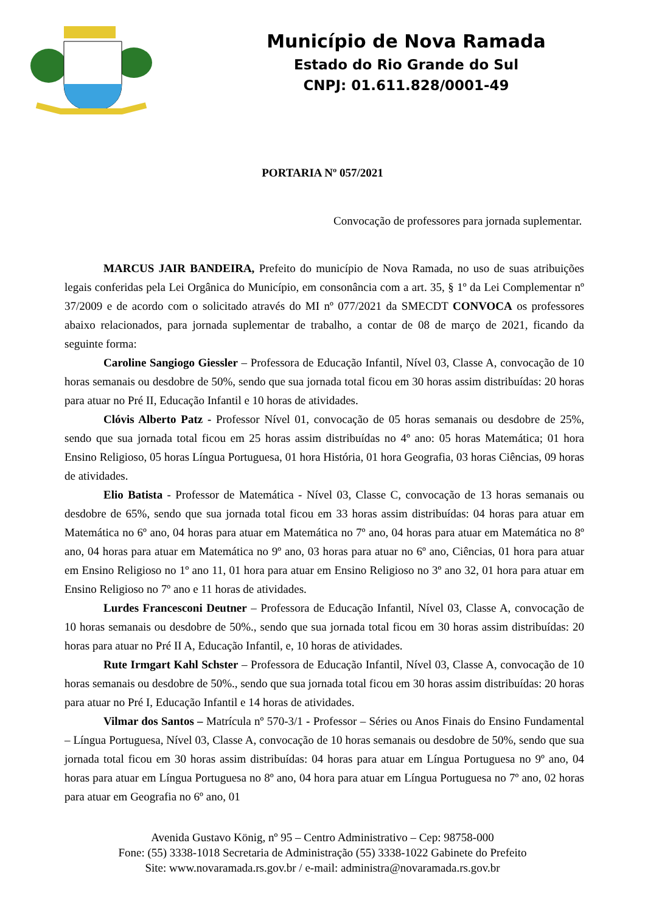Município de Nova Ramada
Estado do Rio Grande do Sul
CNPJ: 01.611.828/0001-49
PORTARIA Nº 057/2021
Convocação de professores para jornada suplementar.
MARCUS JAIR BANDEIRA, Prefeito do município de Nova Ramada, no uso de suas atribuições legais conferidas pela Lei Orgânica do Município, em consonância com a art. 35, § 1º da Lei Complementar nº 37/2009 e de acordo com o solicitado através do MI nº 077/2021 da SMECDT CONVOCA os professores abaixo relacionados, para jornada suplementar de trabalho, a contar de 08 de março de 2021, ficando da seguinte forma:
Caroline Sangiogo Giessler – Professora de Educação Infantil, Nível 03, Classe A, convocação de 10 horas semanais ou desdobre de 50%, sendo que sua jornada total ficou em 30 horas assim distribuídas: 20 horas para atuar no Pré II, Educação Infantil e 10 horas de atividades.
Clóvis Alberto Patz - Professor Nível 01, convocação de 05 horas semanais ou desdobre de 25%, sendo que sua jornada total ficou em 25 horas assim distribuídas no 4º ano: 05 horas Matemática; 01 hora Ensino Religioso, 05 horas Língua Portuguesa, 01 hora História, 01 hora Geografia, 03 horas Ciências, 09 horas de atividades.
Elio Batista - Professor de Matemática - Nível 03, Classe C, convocação de 13 horas semanais ou desdobre de 65%, sendo que sua jornada total ficou em 33 horas assim distribuídas: 04 horas para atuar em Matemática no 6º ano, 04 horas para atuar em Matemática no 7º ano, 04 horas para atuar em Matemática no 8º ano, 04 horas para atuar em Matemática no 9º ano, 03 horas para atuar no 6º ano, Ciências, 01 hora para atuar em Ensino Religioso no 1º ano 11, 01 hora para atuar em Ensino Religioso no 3º ano 32, 01 hora para atuar em Ensino Religioso no 7º ano e 11 horas de atividades.
Lurdes Francesconi Deutner – Professora de Educação Infantil, Nível 03, Classe A, convocação de 10 horas semanais ou desdobre de 50%., sendo que sua jornada total ficou em 30 horas assim distribuídas: 20 horas para atuar no Pré II A, Educação Infantil, e, 10 horas de atividades.
Rute Irmgart Kahl Schster – Professora de Educação Infantil, Nível 03, Classe A, convocação de 10 horas semanais ou desdobre de 50%., sendo que sua jornada total ficou em 30 horas assim distribuídas: 20 horas para atuar no Pré I, Educação Infantil e 14 horas de atividades.
Vilmar dos Santos – Matrícula nº 570-3/1 - Professor – Séries ou Anos Finais do Ensino Fundamental – Língua Portuguesa, Nível 03, Classe A, convocação de 10 horas semanais ou desdobre de 50%, sendo que sua jornada total ficou em 30 horas assim distribuídas: 04 horas para atuar em Língua Portuguesa no 9º ano, 04 horas para atuar em Língua Portuguesa no 8º ano, 04 hora para atuar em Língua Portuguesa no 7º ano, 02 horas para atuar em Geografia no 6º ano, 01
Avenida Gustavo König, nº 95 – Centro Administrativo – Cep: 98758-000
Fone: (55) 3338-1018 Secretaria de Administração (55) 3338-1022 Gabinete do Prefeito
Site: www.novaramada.rs.gov.br / e-mail: administra@novaramada.rs.gov.br